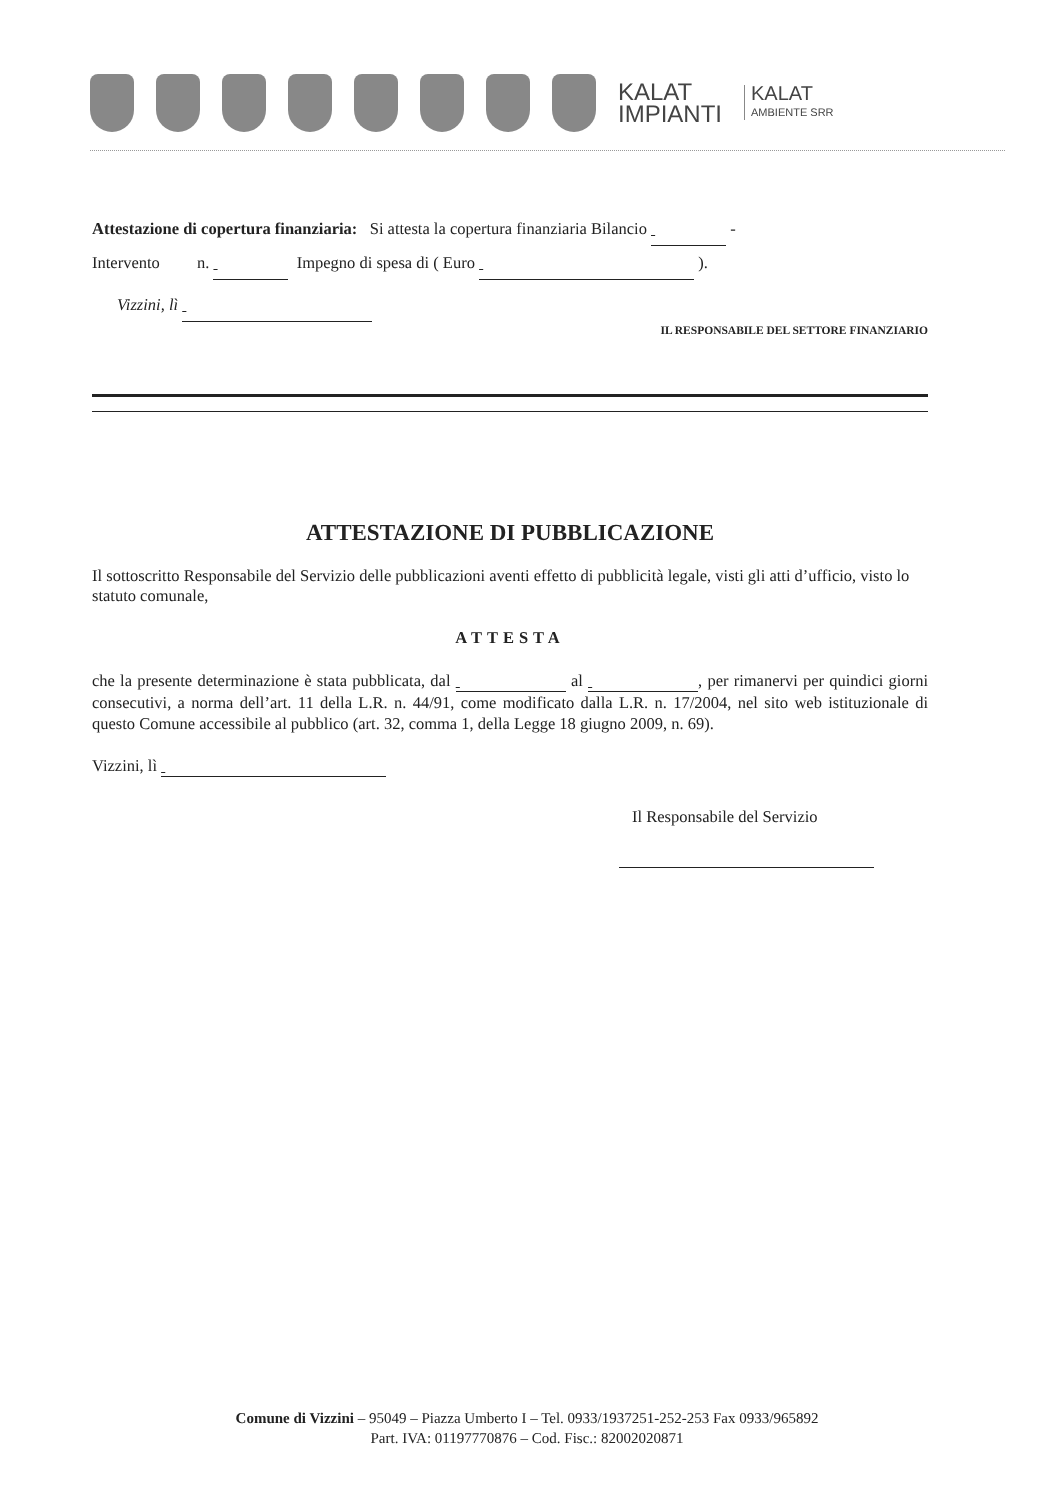KALAT
IMPIANTI
KALAT
AMBIENTE SRR
Attestazione di copertura finanziaria: Si attesta la copertura finanziaria Bilancio -
Intervento n. Impegno di spesa di ( Euro ).
Vizzini, lì
IL RESPONSABILE DEL SETTORE FINANZIARIO
ATTESTAZIONE DI PUBBLICAZIONE
Il sottoscritto Responsabile del Servizio delle pubblicazioni aventi effetto di pubblicità legale, visti gli atti d’ufficio, visto lo statuto comunale,
ATTESTA
che la presente determinazione è stata pubblicata, dal al , per rimanervi per quindici giorni consecutivi, a norma dell’art. 11 della L.R. n. 44/91, come modificato dalla L.R. n. 17/2004, nel sito web istituzionale di questo Comune accessibile al pubblico (art. 32, comma 1, della Legge 18 giugno 2009, n. 69).
Vizzini, lì
Il Responsabile del Servizio
Comune di Vizzini – 95049 – Piazza Umberto I – Tel. 0933/1937251-252-253 Fax 0933/965892
Part. IVA: 01197770876 – Cod. Fisc.: 82002020871